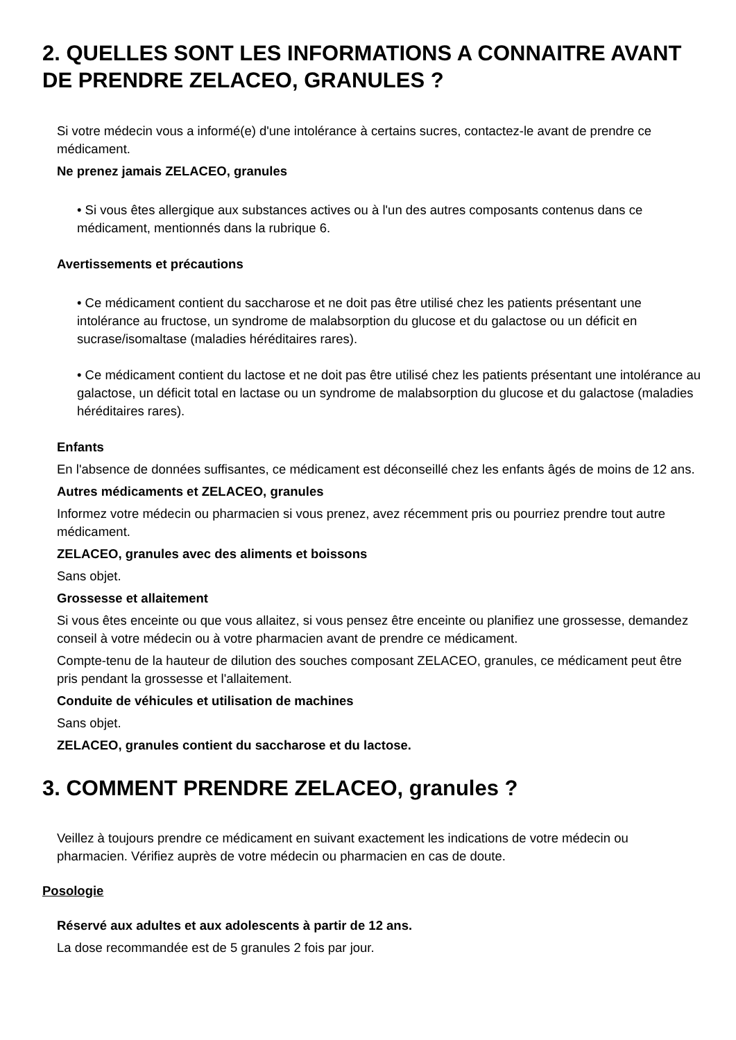2. QUELLES SONT LES INFORMATIONS A CONNAITRE AVANT DE PRENDRE ZELACEO, GRANULES ?
Si votre médecin vous a informé(e) d'une intolérance à certains sucres, contactez-le avant de prendre ce médicament.
Ne prenez jamais ZELACEO, granules
• Si vous êtes allergique aux substances actives ou à l'un des autres composants contenus dans ce médicament, mentionnés dans la rubrique 6.
Avertissements et précautions
• Ce médicament contient du saccharose et ne doit pas être utilisé chez les patients présentant une intolérance au fructose, un syndrome de malabsorption du glucose et du galactose ou un déficit en sucrase/isomaltase (maladies héréditaires rares).
• Ce médicament contient du lactose et ne doit pas être utilisé chez les patients présentant une intolérance au galactose, un déficit total en lactase ou un syndrome de malabsorption du glucose et du galactose (maladies héréditaires rares).
Enfants
En l'absence de données suffisantes, ce médicament est déconseillé chez les enfants âgés de moins de 12 ans.
Autres médicaments et ZELACEO, granules
Informez votre médecin ou pharmacien si vous prenez, avez récemment pris ou pourriez prendre tout autre médicament.
ZELACEO, granules avec des aliments et boissons
Sans objet.
Grossesse et allaitement
Si vous êtes enceinte ou que vous allaitez, si vous pensez être enceinte ou planifiez une grossesse, demandez conseil à votre médecin ou à votre pharmacien avant de prendre ce médicament.
Compte-tenu de la hauteur de dilution des souches composant ZELACEO, granules, ce médicament peut être pris pendant la grossesse et l'allaitement.
Conduite de véhicules et utilisation de machines
Sans objet.
ZELACEO, granules contient du saccharose et du lactose.
3. COMMENT PRENDRE ZELACEO, granules ?
Veillez à toujours prendre ce médicament en suivant exactement les indications de votre médecin ou pharmacien. Vérifiez auprès de votre médecin ou pharmacien en cas de doute.
Posologie
Réservé aux adultes et aux adolescents à partir de 12 ans.
La dose recommandée est de 5 granules 2 fois par jour.